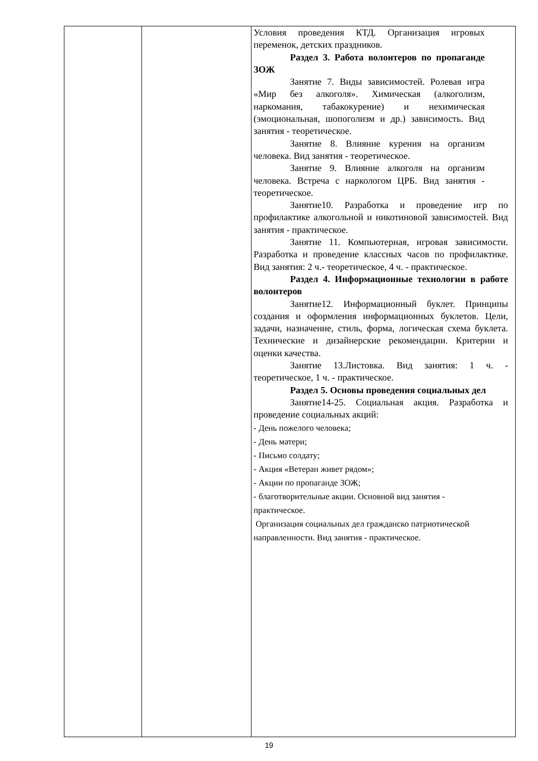| | | Условия проведения КТД. Организация игровых переменок, детских праздников. Раздел 3. Работа волонтеров по пропаганде ЗОЖ Занятие 7. Виды зависимостей. Ролевая игра «Мир без алкоголя». Химическая (алкоголизм, наркомания, табакокурение) и нехимическая (эмоциональная, шопоголизм и др.) зависимость. Вид занятия - теоретическое. Занятие 8. Влияние курения на организм человека. Вид занятия - теоретическое. Занятие 9. Влияние алкоголя на организм человека. Встреча с наркологом ЦРБ. Вид занятия - теоретическое. Занятие10. Разработка и проведение игр по профилактике алкогольной и никотиновой зависимостей. Вид занятия - практическое. Занятие 11. Компьютерная, игровая зависимости. Разработка и проведение классных часов по профилактике. Вид занятия: 2 ч.- теоретическое, 4 ч. - практическое. Раздел 4. Информационные технологии в работе волонтеров Занятие12. Информационный буклет. Принципы создания и оформления информационных буклетов. Цели, задачи, назначение, стиль, форма, логическая схема буклета. Технические и дизайнерские рекомендации. Критерии и оценки качества. Занятие 13.Листовка. Вид занятия: 1 ч. - теоретическое, 1 ч. - практическое. Раздел 5. Основы проведения социальных дел Занятие14-25. Социальная акция. Разработка и проведение социальных акций: - День пожелого человека; - День матери; - Письмо солдату; - Акция «Ветеран живет рядом»; - Акции по пропаганде ЗОЖ; - благотворительные акции. Основной вид занятия - практическое. Организация социальных дел гражданско патриотической направленности. Вид занятия - практическое. |
19